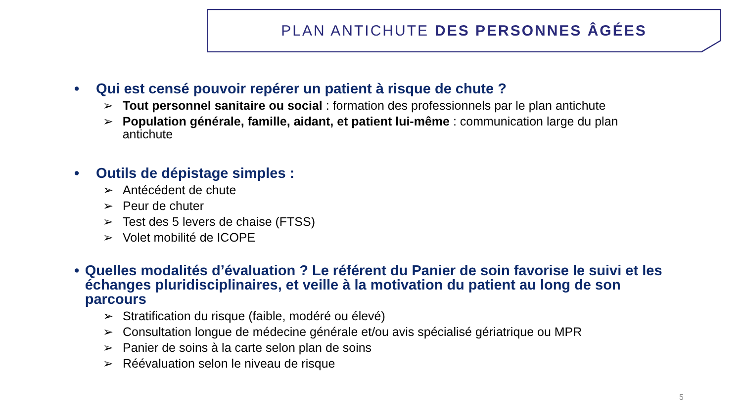PLAN ANTICHUTE DES PERSONNES ÂGÉES
• Qui est censé pouvoir repérer un patient à risque de chute ?
➢ Tout personnel sanitaire ou social : formation des professionnels par le plan antichute
➢ Population générale, famille, aidant, et patient lui-même : communication large du plan antichute
• Outils de dépistage simples :
➢ Antécédent de chute
➢ Peur de chuter
➢ Test des 5 levers de chaise (FTSS)
➢ Volet mobilité de ICOPE
• Quelles modalités d’évaluation ? Le référent du Panier de soin favorise le suivi et les échanges pluridisciplinaires, et veille à la motivation du patient au long de son parcours
➢ Stratification du risque (faible, modéré ou élevé)
➢ Consultation longue de médecine générale et/ou avis spécialisé gériatrique ou MPR
➢ Panier de soins à la carte selon plan de soins
➢ Réévaluation selon le niveau de risque
5